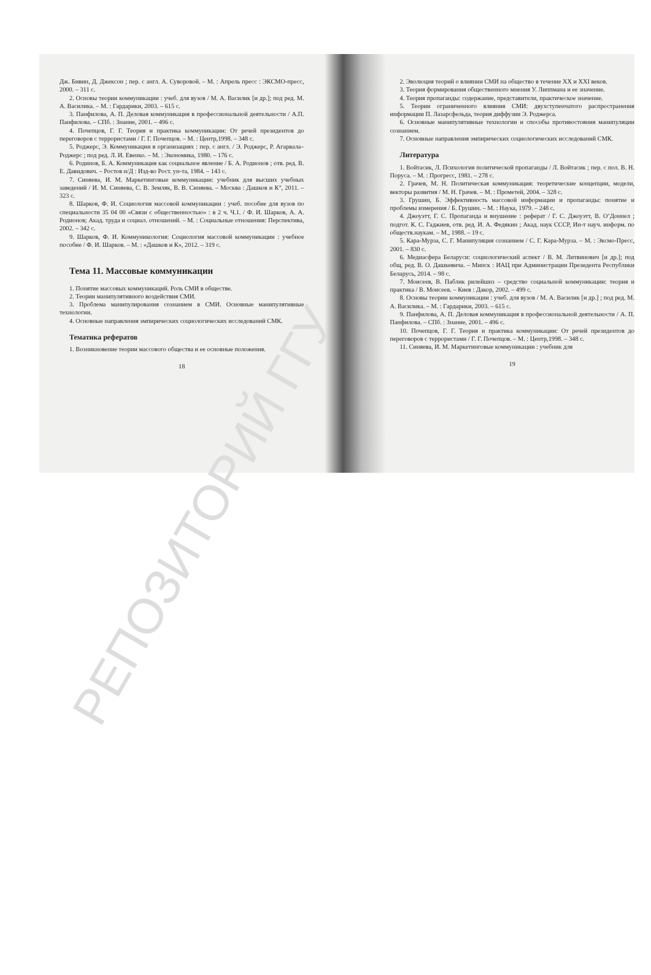Дж. Бивин, Д. Джексон ; пер. с англ. А. Суворовой. – М. : Апрель пресс : ЭКСМО-пресс, 2000. – 311 с.
2. Основы теории коммуникации : учеб. для вузов / М. А. Василик [и др.]; под ред. М. А. Василика. – М. : Гардарики, 2003. – 615 с.
3. Панфилова, А. П. Деловая коммуникация в профессиональной деятельности / А.П. Панфилова. – СПб. : Знание, 2001. – 496 с.
4. Почепцов, Г. Г. Теория и практика коммуникации: От речей президентов до переговоров с террористами / Г. Г. Почепцов. – М. : Центр,1998. – 348 с.
5. Роджерс, Э. Коммуникации в организациях : пер. с англ. / Э. Роджерс, Р. Агарвала–Роджерс ; под ред. Л. И. Евенко. – М. : Экономика, 1980. – 176 с.
6. Родинов, Б. А. Коммуникация как социальное явление / Б. А. Родионов ; отв. ред. В. Е. Давидович. – Ростов н/Д : Изд-во Рост. ун-та, 1984. – 143 с.
7. Синяева, И. М. Маркетинговые коммуникации: учебник для высших учебных заведений / И. М. Синяева, С. В. Земляк, В. В. Синяева. – Москва : Дашков и К°, 2011. – 323 с.
8. Шарков, Ф. И. Социология массовой коммуникации : учеб. пособие для вузов по специальности 35 04 00 «Связи с общественностью» : в 2 ч. Ч.1. / Ф. И. Шарков, А. А. Родионов; Акад. труда и социал. отношений. – М. : Социальные отношения: Перспектива, 2002. – 342 с.
9. Шарков, Ф. И. Коммуникология: Социология массовой коммуникации : учебное пособие / Ф. И. Шарков. – М. : «Дашков и К», 2012. – 319 с.
Тема 11. Массовые коммуникации
1. Понятие массовых коммуникаций. Роль СМИ в обществе.
2. Теории манипулятивного воздействия СМИ.
3. Проблема манипулирования сознанием в СМИ. Основные манипулятивные технологии.
4. Основные направления эмпирических социологических исследований СМК.
Тематика рефератов
1. Возникновение теории массового общества и ее основные положения.
18
2. Эволюция теорий о влиянии СМИ на общество в течение XX и XXI веков.
3. Теория формирования общественного мнения У. Липпмана и ее значение.
4. Теория пропаганды: содержание, представители, практическое значение.
5. Теории ограниченного влияния СМИ: двухступенчатого распространения информации П. Лазарсфельда, теория диффузии Э. Роджерса.
6. Основные манипулятивные технологии и способы противостояния манипуляции сознанием.
7. Основные направления эмпирических социологических исследований СМК.
Литература
1. Войтасик, Л. Психология политической пропаганды / Л. Войтасик ; пер. с пол. В. Н. Поруса. – М. : Прогресс, 1981. – 278 с.
2. Грачев, М. Н. Политическая коммуникация: теоретические концепции, модели, векторы развития / М. Н. Грачев. – М. : Прометей, 2004. – 328 с.
3. Грушин, Б. Эффективность массовой информации и пропаганды: понятие и проблемы измерения / Б. Грушин. – М. : Наука, 1979. – 248 с.
4. Джоуэтт, Г. С. Пропаганда и внушение : реферат / Г. С. Джоуэтт, В. О’Доннел ; подгот. К. С. Гаджиев, отв. ред. И. А. Федякин ; Акад. наук СССР, Ин-т науч. информ. по обществ.наукам. – М., 1988. – 19 с.
5. Кара-Мурза, С. Г. Манипуляция сознанием / С. Г. Кара-Мурза. – М. : Эксмо-Пресс, 2001. – 830 с.
6. Медиасфера Беларуси: социологический аспект / В. М. Литвинович [и др.]; под общ. ред. В. О. Дашкевича. – Минск : ИАЦ при Администрации Президента Республики Беларусь, 2014. – 98 с.
7. Моисеев, В. Паблик рилейшнз – средство социальной коммуникации: теория и практика / В. Моисеев. – Киев : Дакор, 2002. – 499 с.
8. Основы теории коммуникации : учеб. для вузов / М. А. Василик [и др.] ; под ред. М. А. Василика. – М. : Гардарики, 2003. – 615 с.
9. Панфилова, А. П. Деловая коммуникация в профессиональной деятельности / А. П. Панфилова. – СПб. : Знание, 2001. – 496 с.
10. Почепцов, Г. Г. Теория и практика коммуникации: От речей президентов до переговоров с террористами / Г. Г. Почепцов. – М. : Центр,1998. – 348 с.
11. Синяева, И. М. Маркетинговые коммуникации : учебник для
19
РЕПОЗИТОРИЙ ГГУ